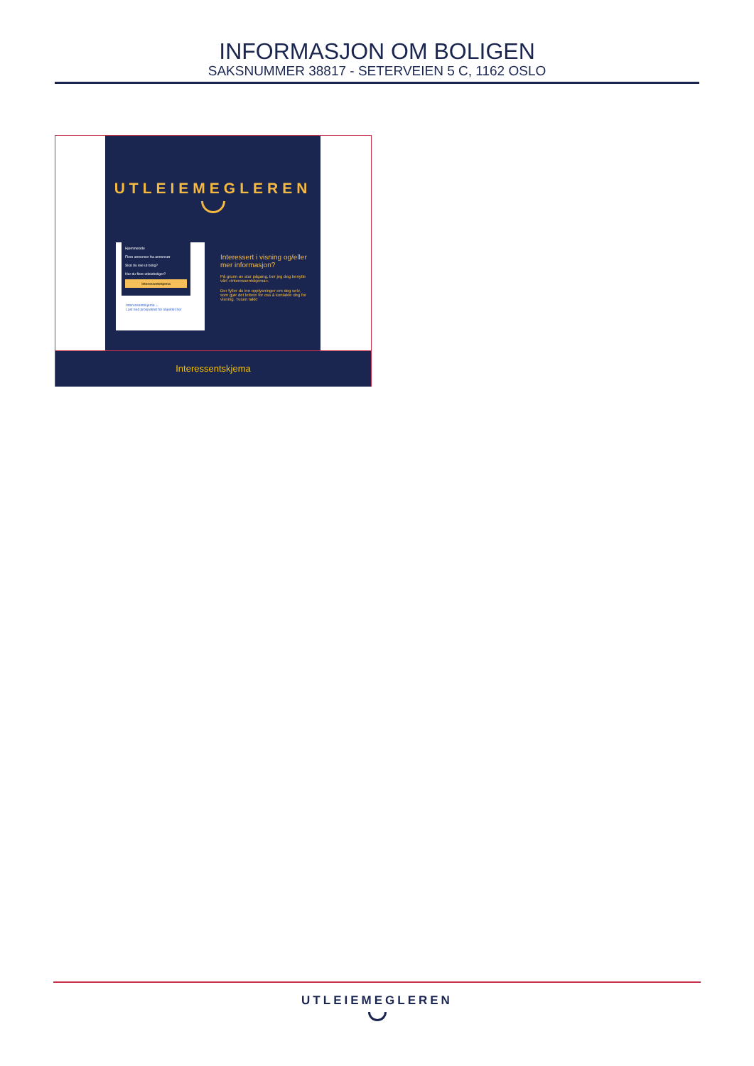INFORMASJON OM BOLIGEN
SAKSNUMMER 38817 - SETERVEIEN 5 C, 1162 OSLO
UTLEIEMEGLEREN
Hjemmeside
Flere annonser fra annonsør
Skal du leie ut bolig?
Har du flere utleieboliger?
Interessentskjema
Interessentskjema ←
Last ned prospektet for objektet her
Interessert i visning og/eller mer informasjon?
På grunn av stor pågang, ber jeg deg benytte vårt «Interessentskjema».
Der fyller du inn opplysninger om deg selv, som gjør det lettere for oss å kontakte deg for visning. Tusen takk!
Interessentskjema
UTLEIEMEGLEREN